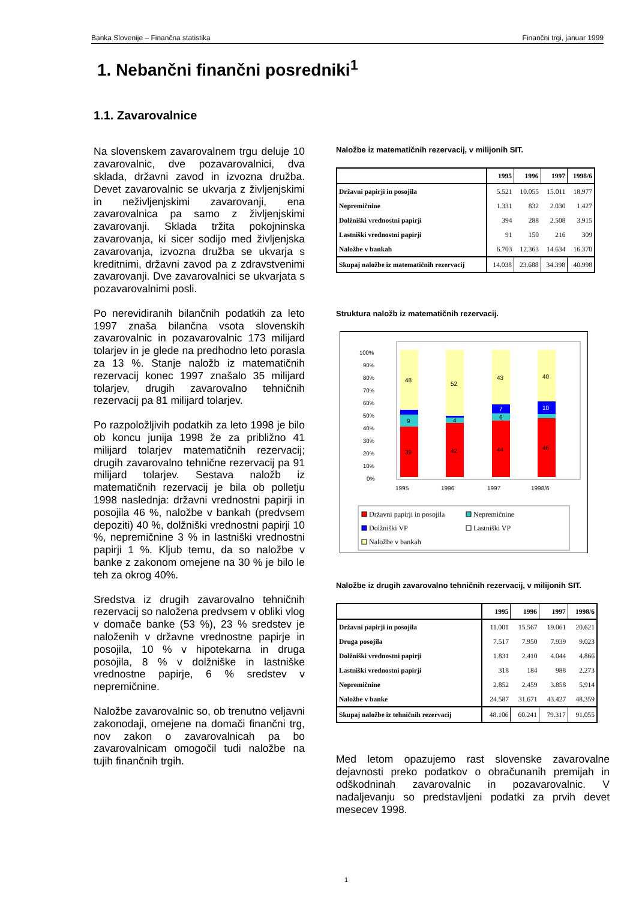Banka Slovenije – Finančna statistika Finančni trgi, januar 1999
1. Nebančni finančni posredniki<sup>1</sup>
1.1. Zavarovalnice
Na slovenskem zavarovalnem trgu deluje 10 zavarovalnic, dve pozavarovalnici, dva sklada, državni zavod in izvozna družba. Devet zavarovalnic se ukvarja z življenjskimi in neživljenjskimi zavarovanji, ena zavarovalnica pa samo z življenjskimi zavarovanji. Sklada tržita pokojninska zavarovanja, ki sicer sodijo med življenjska zavarovanja, izvozna družba se ukvarja s kreditnimi, državni zavod pa z zdravstvenimi zavarovanji. Dve zavarovalnici se ukvarjata s pozavarovalnimi posli.
Po nerevidiranih bilančnih podatkih za leto 1997 znaša bilančna vsota slovenskih zavarovalnic in pozavarovalnic 173 milijard tolarjev in je glede na predhodno leto porasla za 13 %. Stanje naložb iz matematičnih rezervacij konec 1997 znašalo 35 milijard tolarjev, drugih zavarovalno tehničnih rezervacij pa 81 milijard tolarjev.
Po razpoložljivih podatkih za leto 1998 je bilo ob koncu junija 1998 že za približno 41 milijard tolarjev matematičnih rezervacij; drugih zavarovalno tehnične rezervacij pa 91 milijard tolarjev. Sestava naložb iz matematičnih rezervacij je bila ob polletju 1998 naslednja: državni vrednostni papirji in posojila 46 %, naložbe v bankah (predvsem depoziti) 40 %, dolžniški vrednostni papirji 10 %, nepremičnine 3 % in lastniški vrednostni papirji 1 %. Kljub temu, da so naložbe v banke z zakonom omejene na 30 % je bilo le teh za okrog 40%.
Sredstva iz drugih zavarovalno tehničnih rezervacij so naložena predvsem v obliki vlog v domače banke (53 %), 23 % sredstev je naloženih v državne vrednostne papirje in posojila, 10 % v hipotekarna in druga posojila, 8 % v dolžniške in lastniške vrednostne papirje, 6 % sredstev v nepremičnine.
Naložbe zavarovalnic so, ob trenutno veljavni zakonodaji, omejene na domači finančni trg, nov zakon o zavarovalnicah pa bo zavarovalnicam omogočil tudi naložbe na tujih finančnih trgih.
Naložbe iz matematičnih rezervacij, v milijonih SIT.
| | 1995 | 1996 | 1997 | 1998/6 |
| --- | --- | --- | --- | --- |
| Državni papirji in posojila | 5.521 | 10.055 | 15.011 | 18.977 |
| Nepremičnine | 1.331 | 832 | 2.030 | 1.427 |
| Dolžniški vrednostni papirji | 394 | 288 | 2.508 | 3.915 |
| Lastniški vrednostni papirji | 91 | 150 | 216 | 309 |
| Naložbe v bankah | 6.703 | 12.363 | 14.634 | 16.370 |
| Skupaj naložbe iz matematičnih rezervacij | 14.038 | 23.688 | 34.398 | 40.998 |
Struktura naložb iz matematičnih rezervacij.
100%
90%
80%
70%
60%
50%
40%
30%
20%
10%
0%
39
9
48
42
4
52
44
6
7
43
46
10
40
1995
1996
1997
1998/6
Državni papirji in posojila
Nepremičnine
Dolžniški VP
Lastniški VP
Naložbe v bankah
Naložbe iz drugih zavarovalno tehničnih rezervacij, v milijonih SIT.
| | 1995 | 1996 | 1997 | 1998/6 |
| --- | --- | --- | --- | --- |
| Državni papirji in posojila | 11.001 | 15.567 | 19.061 | 20.621 |
| Druga posojila | 7.517 | 7.950 | 7.939 | 9.023 |
| Dolžniški vrednostni papirji | 1.831 | 2.410 | 4.044 | 4.866 |
| Lastniški vrednostni papirji | 318 | 184 | 988 | 2.273 |
| Nepremičnine | 2.852 | 2.459 | 3.858 | 5.914 |
| Naložbe v banke | 24.587 | 31.671 | 43.427 | 48.359 |
| Skupaj naložbe iz tehničnih rezervacij | 48.106 | 60.241 | 79.317 | 91.055 |
Med letom opazujemo rast slovenske zavarovalne dejavnosti preko podatkov o obračunanih premijah in odškodninah zavarovalnic in pozavarovalnic. V nadaljevanju so predstavljeni podatki za prvih devet mesecev 1998.
1